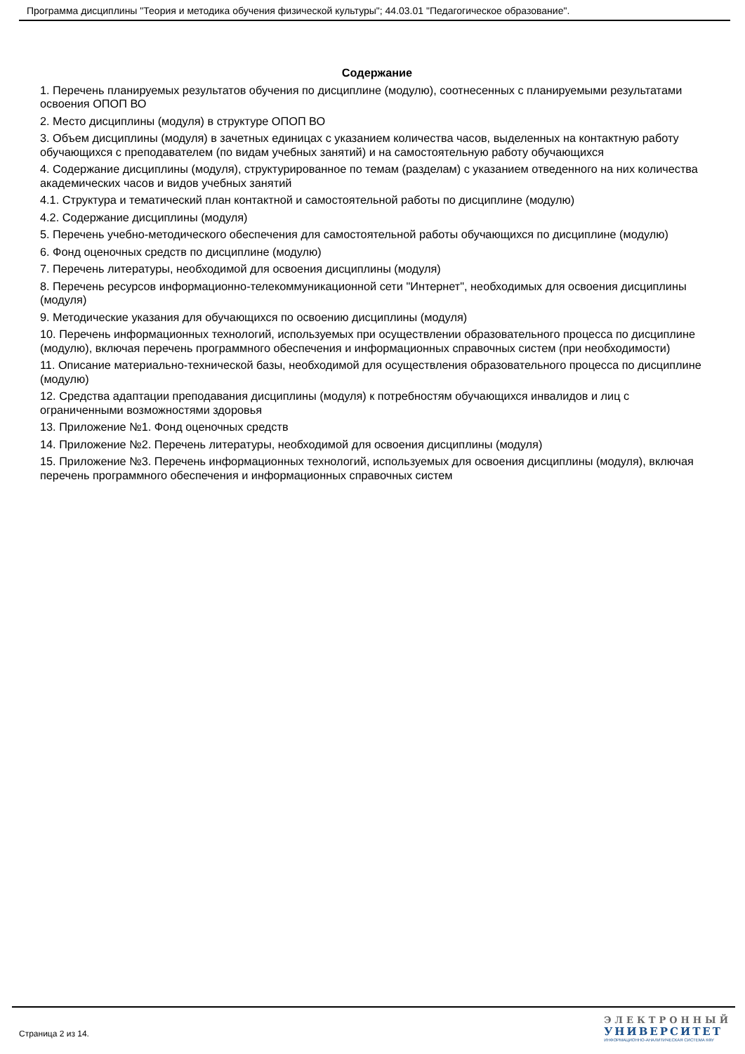Программа дисциплины "Теория и методика обучения физической культуры"; 44.03.01 "Педагогическое образование".
Содержание
1. Перечень планируемых результатов обучения по дисциплине (модулю), соотнесенных с планируемыми результатами освоения ОПОП ВО
2. Место дисциплины (модуля) в структуре ОПОП ВО
3. Объем дисциплины (модуля) в зачетных единицах с указанием количества часов, выделенных на контактную работу обучающихся с преподавателем (по видам учебных занятий) и на самостоятельную работу обучающихся
4. Содержание дисциплины (модуля), структурированное по темам (разделам) с указанием отведенного на них количества академических часов и видов учебных занятий
4.1. Структура и тематический план контактной и самостоятельной работы по дисциплине (модулю)
4.2. Содержание дисциплины (модуля)
5. Перечень учебно-методического обеспечения для самостоятельной работы обучающихся по дисциплине (модулю)
6. Фонд оценочных средств по дисциплине (модулю)
7. Перечень литературы, необходимой для освоения дисциплины (модуля)
8. Перечень ресурсов информационно-телекоммуникационной сети "Интернет", необходимых для освоения дисциплины (модуля)
9. Методические указания для обучающихся по освоению дисциплины (модуля)
10. Перечень информационных технологий, используемых при осуществлении образовательного процесса по дисциплине (модулю), включая перечень программного обеспечения и информационных справочных систем (при необходимости)
11. Описание материально-технической базы, необходимой для осуществления образовательного процесса по дисциплине (модулю)
12. Средства адаптации преподавания дисциплины (модуля) к потребностям обучающихся инвалидов и лиц с ограниченными возможностями здоровья
13. Приложение №1. Фонд оценочных средств
14. Приложение №2. Перечень литературы, необходимой для освоения дисциплины (модуля)
15. Приложение №3. Перечень информационных технологий, используемых для освоения дисциплины (модуля), включая перечень программного обеспечения и информационных справочных систем
Страница 2 из 14.
ЭЛЕКТРОННЫЙ
УНИВЕРСИТЕТ
ИНФОРМАЦИОННО-АНАЛИТИЧЕСКАЯ СИСТЕМА КФУ